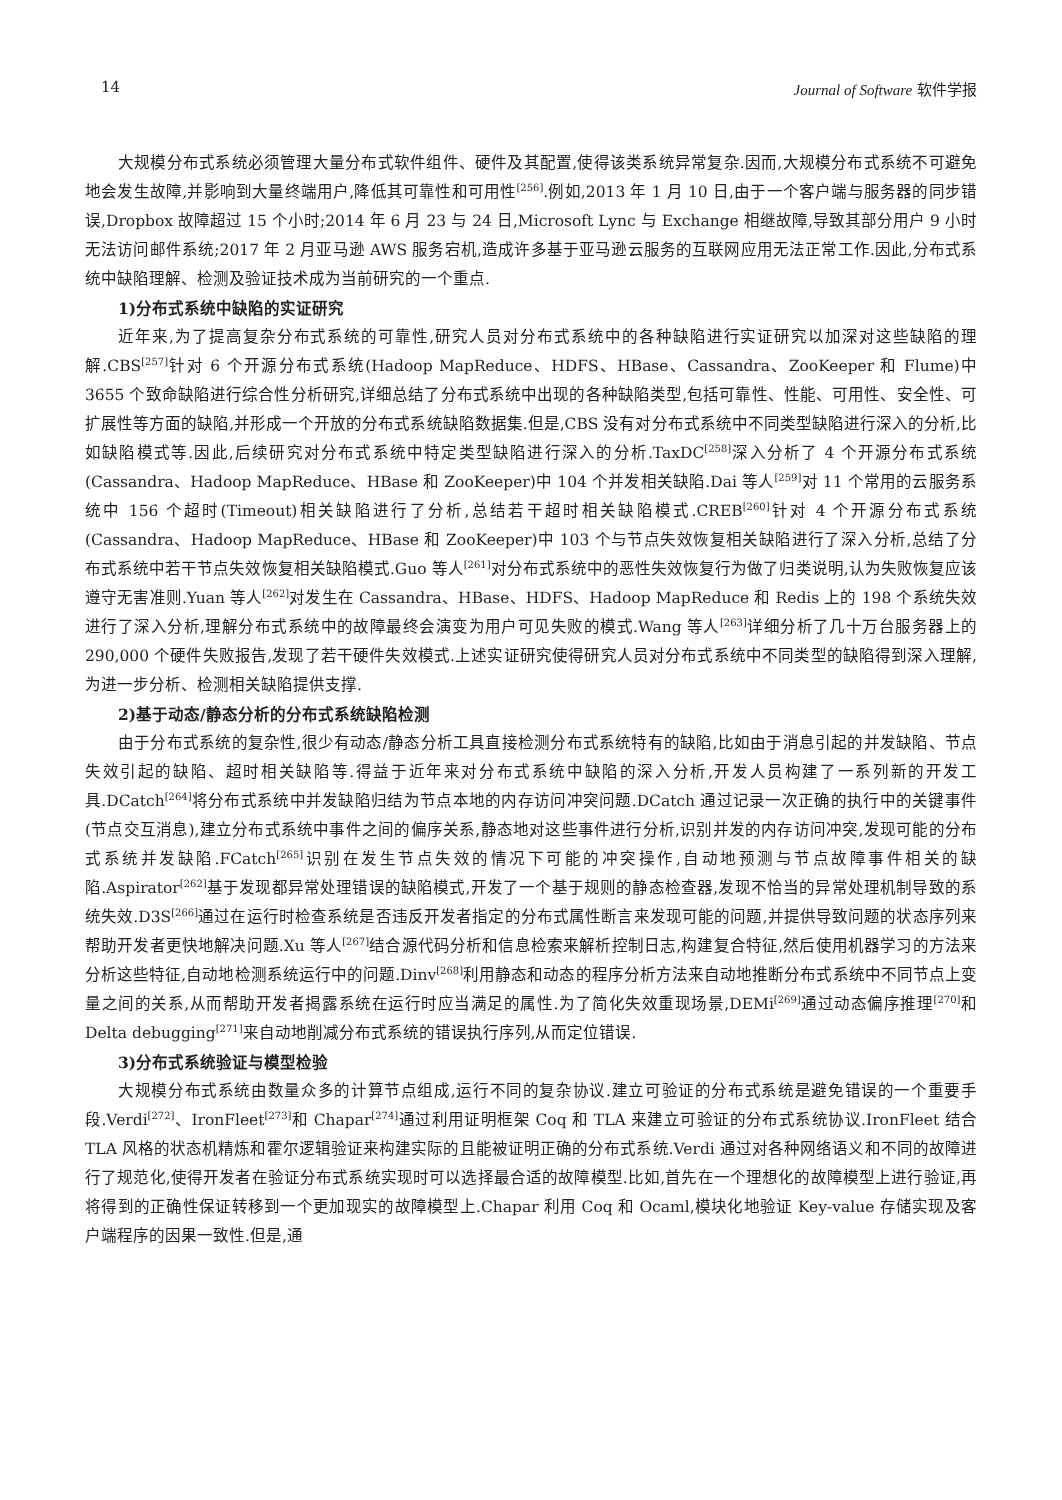14 Journal of Software 软件学报
大规模分布式系统必须管理大量分布式软件组件、硬件及其配置,使得该类系统异常复杂.因而,大规模分布式系统不可避免地会发生故障,并影响到大量终端用户,降低其可靠性和可用性<sup>[256]</sup>.例如,2013 年 1 月 10 日,由于一个客户端与服务器的同步错误,Dropbox 故障超过 15 个小时;2014 年 6 月 23 与 24 日,Microsoft Lync 与 Exchange 相继故障,导致其部分用户 9 小时无法访问邮件系统;2017 年 2 月亚马逊 AWS 服务宕机,造成许多基于亚马逊云服务的互联网应用无法正常工作.因此,分布式系统中缺陷理解、检测及验证技术成为当前研究的一个重点.
1)分布式系统中缺陷的实证研究
近年来,为了提高复杂分布式系统的可靠性,研究人员对分布式系统中的各种缺陷进行实证研究以加深对这些缺陷的理解.CBS<sup>[257]</sup>针对 6 个开源分布式系统(Hadoop MapReduce、HDFS、HBase、Cassandra、ZooKeeper 和 Flume)中 3655 个致命缺陷进行综合性分析研究,详细总结了分布式系统中出现的各种缺陷类型,包括可靠性、性能、可用性、安全性、可扩展性等方面的缺陷,并形成一个开放的分布式系统缺陷数据集.但是,CBS 没有对分布式系统中不同类型缺陷进行深入的分析,比如缺陷模式等.因此,后续研究对分布式系统中特定类型缺陷进行深入的分析.TaxDC<sup>[258]</sup>深入分析了 4 个开源分布式系统(Cassandra、Hadoop MapReduce、HBase 和 ZooKeeper)中 104 个并发相关缺陷.Dai 等人<sup>[259]</sup>对 11 个常用的云服务系统中 156 个超时(Timeout)相关缺陷进行了分析,总结若干超时相关缺陷模式.CREB<sup>[260]</sup>针对 4 个开源分布式系统(Cassandra、Hadoop MapReduce、HBase 和 ZooKeeper)中 103 个与节点失效恢复相关缺陷进行了深入分析,总结了分布式系统中若干节点失效恢复相关缺陷模式.Guo 等人<sup>[261]</sup>对分布式系统中的恶性失效恢复行为做了归类说明,认为失败恢复应该遵守无害准则.Yuan 等人<sup>[262]</sup>对发生在 Cassandra、HBase、HDFS、Hadoop MapReduce 和 Redis 上的 198 个系统失效进行了深入分析,理解分布式系统中的故障最终会演变为用户可见失败的模式.Wang 等人<sup>[263]</sup>详细分析了几十万台服务器上的 290,000 个硬件失败报告,发现了若干硬件失效模式.上述实证研究使得研究人员对分布式系统中不同类型的缺陷得到深入理解,为进一步分析、检测相关缺陷提供支撑.
2)基于动态/静态分析的分布式系统缺陷检测
由于分布式系统的复杂性,很少有动态/静态分析工具直接检测分布式系统特有的缺陷,比如由于消息引起的并发缺陷、节点失效引起的缺陷、超时相关缺陷等.得益于近年来对分布式系统中缺陷的深入分析,开发人员构建了一系列新的开发工具.DCatch<sup>[264]</sup>将分布式系统中并发缺陷归结为节点本地的内存访问冲突问题.DCatch 通过记录一次正确的执行中的关键事件(节点交互消息),建立分布式系统中事件之间的偏序关系,静态地对这些事件进行分析,识别并发的内存访问冲突,发现可能的分布式系统并发缺陷.FCatch<sup>[265]</sup>识别在发生节点失效的情况下可能的冲突操作,自动地预测与节点故障事件相关的缺陷.Aspirator<sup>[262]</sup>基于发现都异常处理错误的缺陷模式,开发了一个基于规则的静态检查器,发现不恰当的异常处理机制导致的系统失效.D3S<sup>[266]</sup>通过在运行时检查系统是否违反开发者指定的分布式属性断言来发现可能的问题,并提供导致问题的状态序列来帮助开发者更快地解决问题.Xu 等人<sup>[267]</sup>结合源代码分析和信息检索来解析控制日志,构建复合特征,然后使用机器学习的方法来分析这些特征,自动地检测系统运行中的问题.Dinv<sup>[268]</sup>利用静态和动态的程序分析方法来自动地推断分布式系统中不同节点上变量之间的关系,从而帮助开发者揭露系统在运行时应当满足的属性.为了简化失效重现场景,DEMi<sup>[269]</sup>通过动态偏序推理<sup>[270]</sup>和 Delta debugging<sup>[271]</sup>来自动地削减分布式系统的错误执行序列,从而定位错误.
3)分布式系统验证与模型检验
大规模分布式系统由数量众多的计算节点组成,运行不同的复杂协议.建立可验证的分布式系统是避免错误的一个重要手段.Verdi<sup>[272]</sup>、IronFleet<sup>[273]</sup>和 Chapar<sup>[274]</sup>通过利用证明框架 Coq 和 TLA 来建立可验证的分布式系统协议.IronFleet 结合 TLA 风格的状态机精炼和霍尔逻辑验证来构建实际的且能被证明正确的分布式系统.Verdi 通过对各种网络语义和不同的故障进行了规范化,使得开发者在验证分布式系统实现时可以选择最合适的故障模型.比如,首先在一个理想化的故障模型上进行验证,再将得到的正确性保证转移到一个更加现实的故障模型上.Chapar 利用 Coq 和 Ocaml,模块化地验证 Key-value 存储实现及客户端程序的因果一致性.但是,通